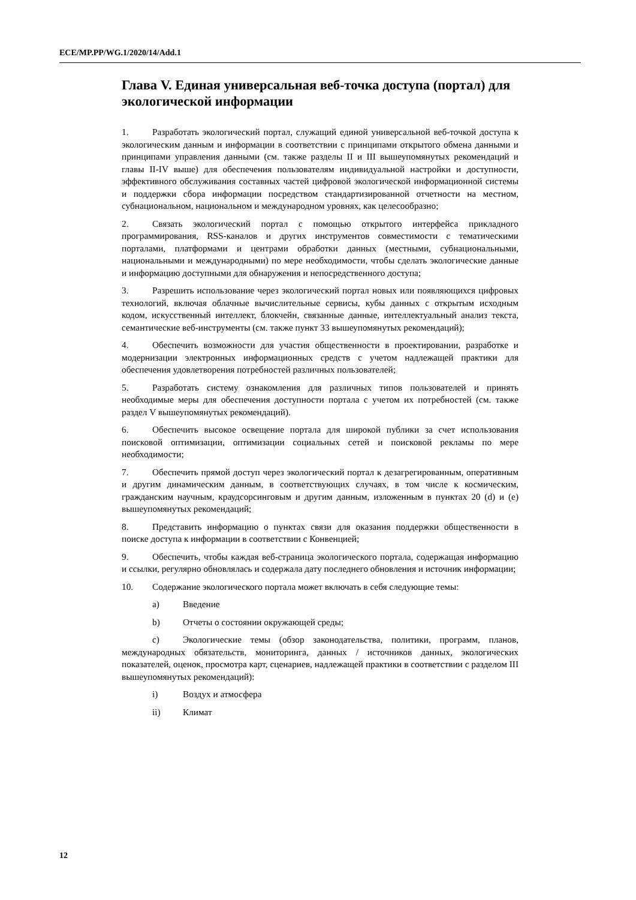ECE/MP.PP/WG.1/2020/14/Add.1
Глава V. Единая универсальная веб-точка доступа (портал) для экологической информации
1. Разработать экологический портал, служащий единой универсальной веб-точкой доступа к экологическим данным и информации в соответствии с принципами открытого обмена данными и принципами управления данными (см. также разделы II и III вышеупомянутых рекомендаций и главы II-IV выше) для обеспечения пользователям индивидуальной настройки и доступности, эффективного обслуживания составных частей цифровой экологической информационной системы и поддержки сбора информации посредством стандартизированной отчетности на местном, субнациональном, национальном и международном уровнях, как целесообразно;
2. Связать экологический портал с помощью открытого интерфейса прикладного программирования, RSS-каналов и других инструментов совместимости с тематическими порталами, платформами и центрами обработки данных (местными, субнациональными, национальными и международными) по мере необходимости, чтобы сделать экологические данные и информацию доступными для обнаружения и непосредственного доступа;
3. Разрешить использование через экологический портал новых или появляющихся цифровых технологий, включая облачные вычислительные сервисы, кубы данных с открытым исходным кодом, искусственный интеллект, блокчейн, связанные данные, интеллектуальный анализ текста, семантические веб-инструменты (см. также пункт 33 вышеупомянутых рекомендаций);
4. Обеспечить возможности для участия общественности в проектировании, разработке и модернизации электронных информационных средств с учетом надлежащей практики для обеспечения удовлетворения потребностей различных пользователей;
5. Разработать систему ознакомления для различных типов пользователей и принять необходимые меры для обеспечения доступности портала с учетом их потребностей (см. также раздел V вышеупомянутых рекомендаций).
6. Обеспечить высокое освещение портала для широкой публики за счет использования поисковой оптимизации, оптимизации социальных сетей и поисковой рекламы по мере необходимости;
7. Обеспечить прямой доступ через экологический портал к дезагрегированным, оперативным и другим динамическим данным, в соответствующих случаях, в том числе к космическим, гражданским научным, краудсорсинговым и другим данным, изложенным в пунктах 20 (d) и (e) вышеупомянутых рекомендаций;
8. Представить информацию о пунктах связи для оказания поддержки общественности в поиске доступа к информации в соответствии с Конвенцией;
9. Обеспечить, чтобы каждая веб-страница экологического портала, содержащая информацию и ссылки, регулярно обновлялась и содержала дату последнего обновления и источник информации;
10. Содержание экологического портала может включать в себя следующие темы:
a) Введение
b) Отчеты о состоянии окружающей среды;
c) Экологические темы (обзор законодательства, политики, программ, планов, международных обязательств, мониторинга, данных / источников данных, экологических показателей, оценок, просмотра карт, сценариев, надлежащей практики в соответствии с разделом III вышеупомянутых рекомендаций):
i) Воздух и атмосфера
ii) Климат
12